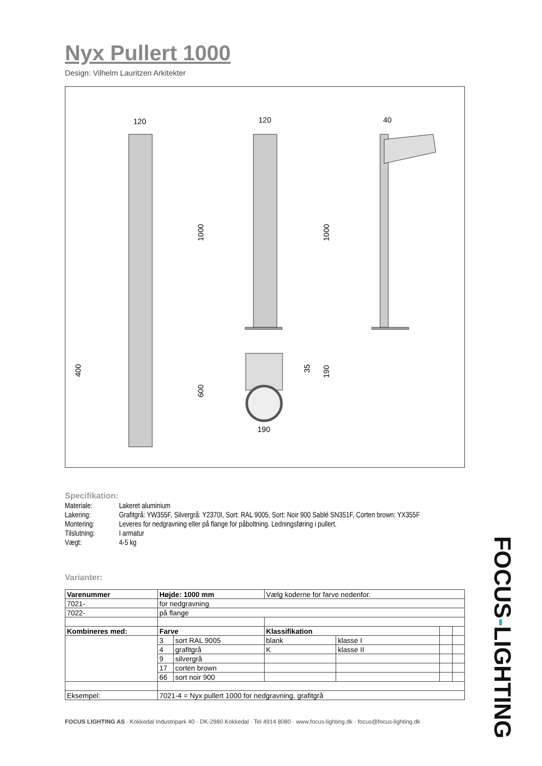Nyx Pullert 1000
Design: Vilhelm Lauritzen Arkitekter
120
120
40
190
1000
1000
400
600
35
190
Specifikation:
| Materiale: | Lakeret aluminium |
| Lakering: | Grafitgrå: YW355F, Silvergrå: Y2370I, Sort: RAL 9005, Sort: Noir 900 Sablé SN351F, Corten brown: YX355F |
| Montering: | Leveres for nedgravning eller på flange for påboltning. Ledningsføring i pullert. |
| Tilslutning: | I armatur |
| Vægt: | 4-5 kg |
Varianter:
| Varenummer | Højde: 1000 mm | | Vælg koderne for farve nedenfor. | | | |
| 7021- | for nedgravning | | | | | |
| 7022- | på flange | | | | | |
| Kombineres med: | Farve | | Klassifikation | | | |
| | 3 | sort RAL 9005 | blank | klasse I | | |
| | 4 | grafitgrå | K | klasse II | | |
| | 9 | silvergrå | | | | |
| | 17 | corten brown | | | | |
| | 66 | sort noir 900 | | | | |
| Eksempel: | 7021-4 = Nyx pullert 1000 for nedgravning, grafitgrå | | | | | |
FOCUS LIGHTING AS · Kokkedal Industripark 40 · DK-2980 Kokkedal · Tel 4914 8080 · www.focus-lighting.dk · focus@focus-lighting.dk
FOCUS-LIGHTING